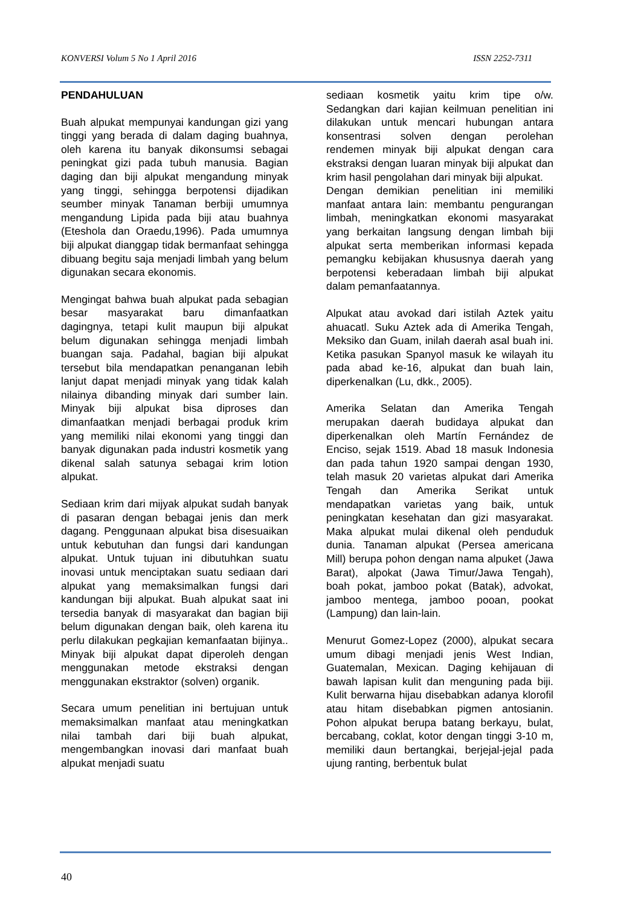KONVERSI Volum 5 No 1 April 2016 ISSN 2252-7311
PENDAHULUAN
Buah alpukat mempunyai kandungan gizi yang tinggi yang berada di dalam daging buahnya, oleh karena itu banyak dikonsumsi sebagai peningkat gizi pada tubuh manusia. Bagian daging dan biji alpukat mengandung minyak yang tinggi, sehingga berpotensi dijadikan seumber minyak Tanaman berbiji umumnya mengandung Lipida pada biji atau buahnya (Eteshola dan Oraedu,1996). Pada umumnya biji alpukat dianggap tidak bermanfaat sehingga dibuang begitu saja menjadi limbah yang belum digunakan secara ekonomis.
Mengingat bahwa buah alpukat pada sebagian besar masyarakat baru dimanfaatkan dagingnya, tetapi kulit maupun biji alpukat belum digunakan sehingga menjadi limbah buangan saja. Padahal, bagian biji alpukat tersebut bila mendapatkan penanganan lebih lanjut dapat menjadi minyak yang tidak kalah nilainya dibanding minyak dari sumber lain. Minyak biji alpukat bisa diproses dan dimanfaatkan menjadi berbagai produk krim yang memiliki nilai ekonomi yang tinggi dan banyak digunakan pada industri kosmetik yang dikenal salah satunya sebagai krim lotion alpukat.
Sediaan krim dari mijyak alpukat sudah banyak di pasaran dengan bebagai jenis dan merk dagang. Penggunaan alpukat bisa disesuaikan untuk kebutuhan dan fungsi dari kandungan alpukat. Untuk tujuan ini dibutuhkan suatu inovasi untuk menciptakan suatu sediaan dari alpukat yang memaksimalkan fungsi dari kandungan biji alpukat. Buah alpukat saat ini tersedia banyak di masyarakat dan bagian biji belum digunakan dengan baik, oleh karena itu perlu dilakukan pegkajian kemanfaatan bijinya.. Minyak biji alpukat dapat diperoleh dengan menggunakan metode ekstraksi dengan menggunakan ekstraktor (solven) organik.
Secara umum penelitian ini bertujuan untuk memaksimalkan manfaat atau meningkatkan nilai tambah dari biji buah alpukat, mengembangkan inovasi dari manfaat buah alpukat menjadi suatu
sediaan kosmetik yaitu krim tipe o/w. Sedangkan dari kajian keilmuan penelitian ini dilakukan untuk mencari hubungan antara konsentrasi solven dengan perolehan rendemen minyak biji alpukat dengan cara ekstraksi dengan luaran minyak biji alpukat dan krim hasil pengolahan dari minyak biji alpukat.
Dengan demikian penelitian ini memiliki manfaat antara lain: membantu pengurangan limbah, meningkatkan ekonomi masyarakat yang berkaitan langsung dengan limbah biji alpukat serta memberikan informasi kepada pemangku kebijakan khususnya daerah yang berpotensi keberadaan limbah biji alpukat dalam pemanfaatannya.
Alpukat atau avokad dari istilah Aztek yaitu ahuacatl. Suku Aztek ada di Amerika Tengah, Meksiko dan Guam, inilah daerah asal buah ini. Ketika pasukan Spanyol masuk ke wilayah itu pada abad ke-16, alpukat dan buah lain, diperkenalkan (Lu, dkk., 2005).
Amerika Selatan dan Amerika Tengah merupakan daerah budidaya alpukat dan diperkenalkan oleh Martín Fernández de Enciso, sejak 1519. Abad 18 masuk Indonesia dan pada tahun 1920 sampai dengan 1930, telah masuk 20 varietas alpukat dari Amerika Tengah dan Amerika Serikat untuk mendapatkan varietas yang baik, untuk peningkatan kesehatan dan gizi masyarakat. Maka alpukat mulai dikenal oleh penduduk dunia. Tanaman alpukat (Persea americana Mill) berupa pohon dengan nama alpuket (Jawa Barat), alpokat (Jawa Timur/Jawa Tengah), boah pokat, jamboo pokat (Batak), advokat, jamboo mentega, jamboo pooan, pookat (Lampung) dan lain-lain.
Menurut Gomez-Lopez (2000), alpukat secara umum dibagi menjadi jenis West Indian, Guatemalan, Mexican. Daging kehijauan di bawah lapisan kulit dan menguning pada biji. Kulit berwarna hijau disebabkan adanya klorofil atau hitam disebabkan pigmen antosianin. Pohon alpukat berupa batang berkayu, bulat, bercabang, coklat, kotor dengan tinggi 3-10 m, memiliki daun bertangkai, berjejal-jejal pada ujung ranting, berbentuk bulat
40